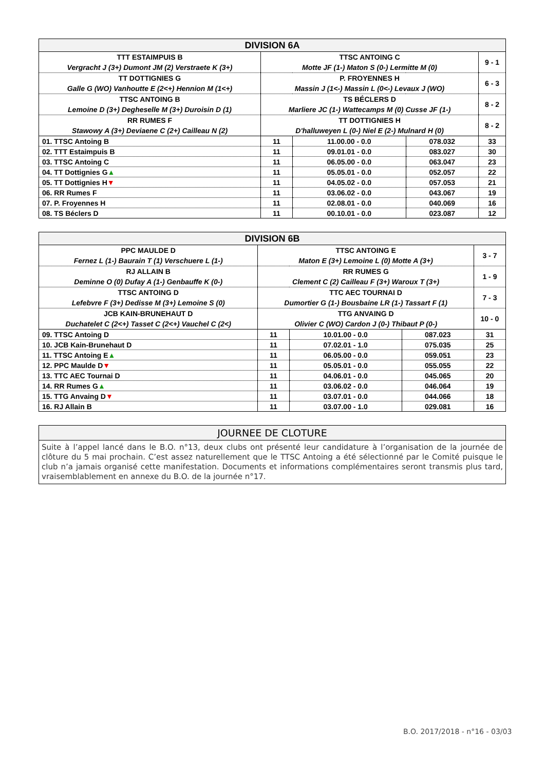| DIVISION 6A | | | | |
| --- | --- | --- | --- | --- |
| TTT ESTAIMPUIS B Vergracht J (3+) Dumont JM (2) Verstraete K (3+) | TTSC ANTOING C Motte JF (1-) Maton S (0-) Lermitte M (0) | | | 9 - 1 |
| TT DOTTIGNIES G Galle G (WO) Vanhoutte E (2<+) Hennion M (1<+) | P. FROYENNES H Massin J (1<-) Massin L (0<-) Levaux J (WO) | | | 6 - 3 |
| TTSC ANTOING B Lemoine D (3+) Degheselle M (3+) Duroisin D (1) | TS BÉCLERS D Marliere JC (1-) Wattecamps M (0) Cusse JF (1-) | | | 8 - 2 |
| RR RUMES F Stawowy A (3+) Deviaene C (2+) Cailleau N (2) | TT DOTTIGNIES H D'halluweyen L (0-) Niel E (2-) Mulnard H (0) | | | 8 - 2 |
| 01. TTSC Antoing B | 11 | 11.00.00 - 0.0 | 078.032 | 33 |
| 02. TTT Estaimpuis B | 11 | 09.01.01 - 0.0 | 083.027 | 30 |
| 03. TTSC Antoing C | 11 | 06.05.00 - 0.0 | 063.047 | 23 |
| 04. TT Dottignies G ▲ | 11 | 05.05.01 - 0.0 | 052.057 | 22 |
| 05. TT Dottignies H ▼ | 11 | 04.05.02 - 0.0 | 057.053 | 21 |
| 06. RR Rumes F | 11 | 03.06.02 - 0.0 | 043.067 | 19 |
| 07. P. Froyennes H | 11 | 02.08.01 - 0.0 | 040.069 | 16 |
| 08. TS Béclers D | 11 | 00.10.01 - 0.0 | 023.087 | 12 |
| DIVISION 6B | | | | |
| --- | --- | --- | --- | --- |
| PPC MAULDE D Fernez L (1-) Baurain T (1) Verschuere L (1-) | TTSC ANTOING E Maton E (3+) Lemoine L (0) Motte A (3+) | | | 3 - 7 |
| RJ ALLAIN B Deminne O (0) Dufay A (1-) Genbauffe K (0-) | RR RUMES G Clement C (2) Cailleau F (3+) Waroux T (3+) | | | 1 - 9 |
| TTSC ANTOING D Lefebvre F (3+) Dedisse M (3+) Lemoine S (0) | TTC AEC TOURNAI D Dumortier G (1-) Bousbaine LR (1-) Tassart F (1) | | | 7 - 3 |
| JCB KAIN-BRUNEHAUT D Duchatelet C (2<+) Tasset C (2<+) Vauchel C (2<) | TTG ANVAING D Olivier C (WO) Cardon J (0-) Thibaut P (0-) | | | 10 - 0 |
| 09. TTSC Antoing D | 11 | 10.01.00 - 0.0 | 087.023 | 31 |
| 10. JCB Kain-Brunehaut D | 11 | 07.02.01 - 1.0 | 075.035 | 25 |
| 11. TTSC Antoing E ▲ | 11 | 06.05.00 - 0.0 | 059.051 | 23 |
| 12. PPC Maulde D ▼ | 11 | 05.05.01 - 0.0 | 055.055 | 22 |
| 13. TTC AEC Tournai D | 11 | 04.06.01 - 0.0 | 045.065 | 20 |
| 14. RR Rumes G ▲ | 11 | 03.06.02 - 0.0 | 046.064 | 19 |
| 15. TTG Anvaing D ▼ | 11 | 03.07.01 - 0.0 | 044.066 | 18 |
| 16. RJ Allain B | 11 | 03.07.00 - 1.0 | 029.081 | 16 |
JOURNEE DE CLOTURE
Suite à l’appel lancé dans le B.O. n°13, deux clubs ont présenté leur candidature à l’organisation de la journée de clôture du 5 mai prochain. C’est assez naturellement que le TTSC Antoing a été sélectionné par le Comité puisque le club n’a jamais organisé cette manifestation. Documents et informations complémentaires seront transmis plus tard, vraisemblablement en annexe du B.O. de la journée n°17.
B.O. 2017/2018 - n°16 - 03/03